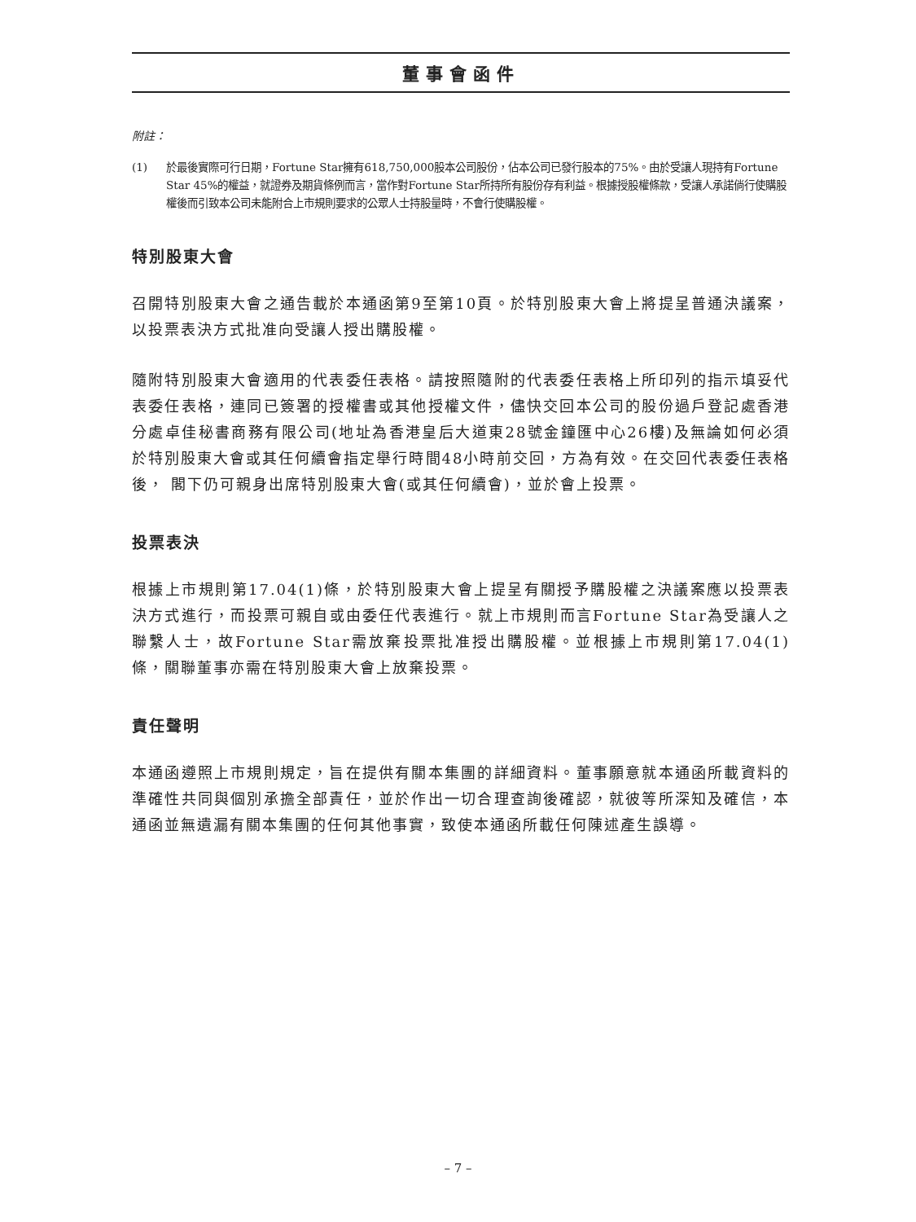董事會函件
附註：
(1) 於最後實際可行日期，Fortune Star擁有618,750,000股本公司股份，佔本公司已發行股本的75%。由於受讓人現持有Fortune Star 45%的權益，就證券及期貨條例而言，當作對Fortune Star所持所有股份存有利益。根據授股權條款，受讓人承諾倘行使購股權後而引致本公司未能附合上市規則要求的公眾人士持股量時，不會行使購股權。
特別股東大會
召開特別股東大會之通告載於本通函第9至第10頁。於特別股東大會上將提呈普通決議案，以投票表決方式批准向受讓人授出購股權。
隨附特別股東大會適用的代表委任表格。請按照隨附的代表委任表格上所印列的指示填妥代表委任表格，連同已簽署的授權書或其他授權文件，儘快交回本公司的股份過戶登記處香港分處卓佳秘書商務有限公司(地址為香港皇后大道東28號金鐘匯中心26樓)及無論如何必須於特別股東大會或其任何續會指定舉行時間48小時前交回，方為有效。在交回代表委任表格後， 閣下仍可親身出席特別股東大會(或其任何續會)，並於會上投票。
投票表決
根據上市規則第17.04(1)條，於特別股東大會上提呈有關授予購股權之決議案應以投票表決方式進行，而投票可親自或由委任代表進行。就上市規則而言Fortune Star為受讓人之聯繫人士，故Fortune Star需放棄投票批准授出購股權。並根據上市規則第17.04(1)條，關聯董事亦需在特別股東大會上放棄投票。
責任聲明
本通函遵照上市規則規定，旨在提供有關本集團的詳細資料。董事願意就本通函所載資料的準確性共同與個別承擔全部責任，並於作出一切合理查詢後確認，就彼等所深知及確信，本通函並無遺漏有關本集團的任何其他事實，致使本通函所載任何陳述產生誤導。
– 7 –